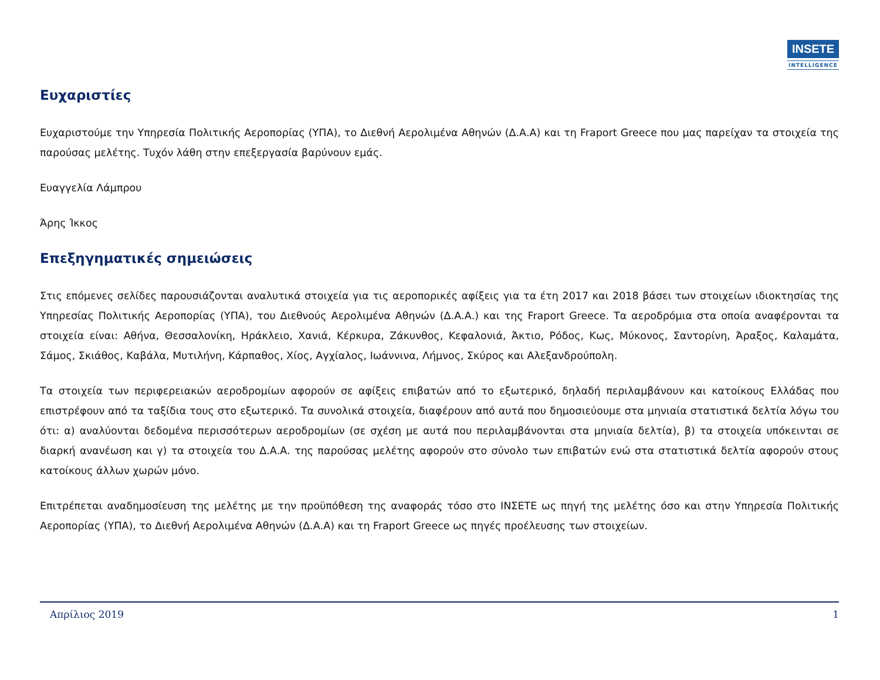INSETE
INTELLIGENCE
Ευχαριστίες
Ευχαριστούμε την Υπηρεσία Πολιτικής Αεροπορίας (ΥΠΑ), το Διεθνή Αερολιμένα Αθηνών (Δ.Α.Α) και τη Fraport Greece που μας παρείχαν τα στοιχεία της παρούσας μελέτης. Τυχόν λάθη στην επεξεργασία βαρύνουν εμάς.
Ευαγγελία Λάμπρου
Άρης Ίκκος
Επεξηγηματικές σημειώσεις
Στις επόμενες σελίδες παρουσιάζονται αναλυτικά στοιχεία για τις αεροπορικές αφίξεις για τα έτη 2017 και 2018 βάσει των στοιχείων ιδιοκτησίας της Υπηρεσίας Πολιτικής Αεροπορίας (ΥΠΑ), του Διεθνούς Αερολιμένα Αθηνών (Δ.Α.Α.) και της Fraport Greece. Τα αεροδρόμια στα οποία αναφέρονται τα στοιχεία είναι: Αθήνα, Θεσσαλονίκη, Ηράκλειο, Χανιά, Κέρκυρα, Ζάκυνθος, Κεφαλονιά, Άκτιο, Ρόδος, Κως, Μύκονος, Σαντορίνη, Άραξος, Καλαμάτα, Σάμος, Σκιάθος, Καβάλα, Μυτιλήνη, Κάρπαθος, Χίος, Αγχίαλος, Ιωάννινα, Λήμνος, Σκύρος και Αλεξανδρούπολη.
Τα στοιχεία των περιφερειακών αεροδρομίων αφορούν σε αφίξεις επιβατών από το εξωτερικό, δηλαδή περιλαμβάνουν και κατοίκους Ελλάδας που επιστρέφουν από τα ταξίδια τους στο εξωτερικό. Τα συνολικά στοιχεία, διαφέρουν από αυτά που δημοσιεύουμε στα μηνιαία στατιστικά δελτία λόγω του ότι: α) αναλύονται δεδομένα περισσότερων αεροδρομίων (σε σχέση με αυτά που περιλαμβάνονται στα μηνιαία δελτία), β) τα στοιχεία υπόκεινται σε διαρκή ανανέωση και γ) τα στοιχεία του Δ.Α.Α. της παρούσας μελέτης αφορούν στο σύνολο των επιβατών ενώ στα στατιστικά δελτία αφορούν στους κατοίκους άλλων χωρών μόνο.
Επιτρέπεται αναδημοσίευση της μελέτης με την προϋπόθεση της αναφοράς τόσο στο ΙΝΣΕΤΕ ως πηγή της μελέτης όσο και στην Υπηρεσία Πολιτικής Αεροπορίας (ΥΠΑ), το Διεθνή Αερολιμένα Αθηνών (Δ.Α.Α) και τη Fraport Greece ως πηγές προέλευσης των στοιχείων.
Απρίλιος 2019 1